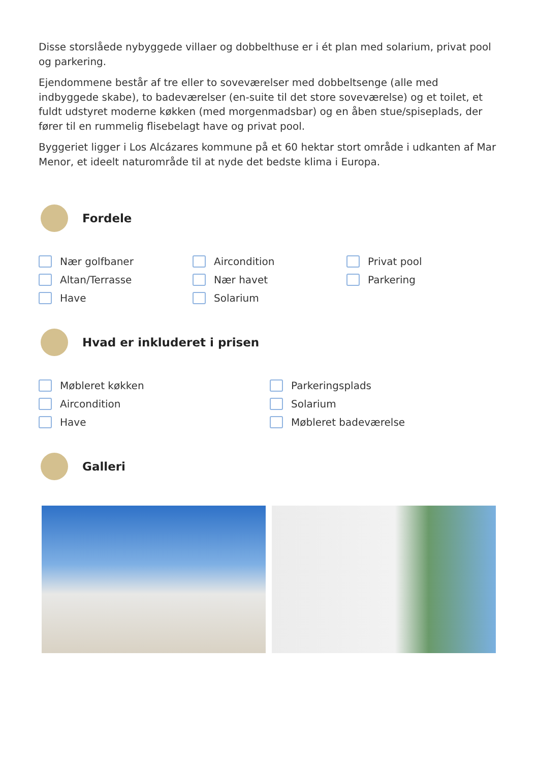Disse storslåede nybyggede villaer og dobbelthuse er i ét plan med solarium, privat pool og parkering.
Ejendommene består af tre eller to soveværelser med dobbeltsenge (alle med indbyggede skabe), to badeværelser (en-suite til det store soveværelse) og et toilet, et fuldt udstyret moderne køkken (med morgenmadsbar) og en åben stue/spiseplads, der fører til en rummelig flisebelagt have og privat pool.
Byggeriet ligger i Los Alcázares kommune på et 60 hektar stort område i udkanten af Mar Menor, et ideelt naturområde til at nyde det bedste klima i Europa.
Fordele
Nær golfbaner
Aircondition
Privat pool
Altan/Terrasse
Nær havet
Parkering
Have
Solarium
Hvad er inkluderet i prisen
Møbleret køkken
Parkeringsplads
Aircondition
Solarium
Have
Møbleret badeværelse
Galleri